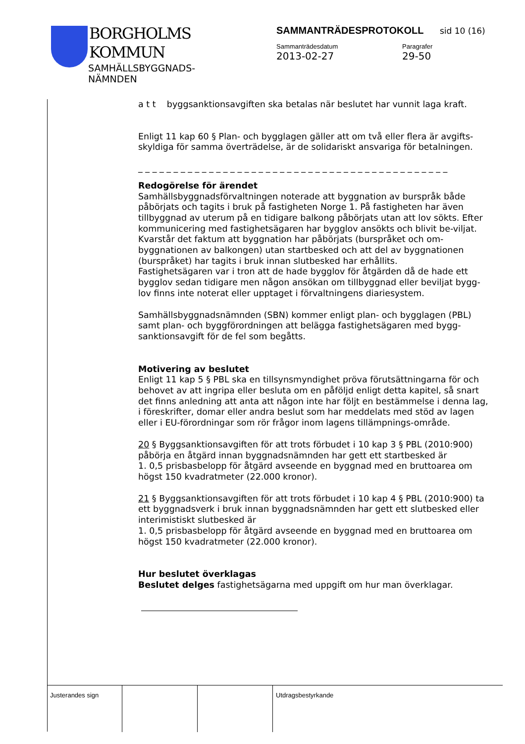BORGHOLMS
KOMMUN
SAMHÄLLSBYGGNADS-
NÄMNDEN
SAMMANTRÄDESPROTOKOLL sid 10 (16)
Sammanträdesdatum Paragrafer
2013-02-27 29-50
a t t byggsanktionsavgiften ska betalas när beslutet har vunnit laga kraft.
Enligt 11 kap 60 § Plan- och bygglagen gäller att om två eller flera är avgifts-skyldiga för samma överträdelse, är de solidariskt ansvariga för betalningen.
_ _ _ _ _ _ _ _ _ _ _ _ _ _ _ _ _ _ _ _ _ _ _ _ _ _ _ _ _ _ _ _ _ _ _ _ _ _ _ _ _ _ _ _
Redogörelse för ärendet
Samhällsbyggnadsförvaltningen noterade att byggnation av burspråk både påbörjats och tagits i bruk på fastigheten Norge 1. På fastigheten har även tillbyggnad av uterum på en tidigare balkong påbörjats utan att lov sökts. Efter kommunicering med fastighetsägaren har bygglov ansökts och blivit be-viljat. Kvarstår det faktum att byggnation har påbörjats (burspråket och om-byggnationen av balkongen) utan startbesked och att del av byggnationen (burspråket) har tagits i bruk innan slutbesked har erhållits.
Fastighetsägaren var i tron att de hade bygglov för åtgärden då de hade ett bygglov sedan tidigare men någon ansökan om tillbyggnad eller beviljat bygg-lov finns inte noterat eller upptaget i förvaltningens diariesystem.
Samhällsbyggnadsnämnden (SBN) kommer enligt plan- och bygglagen (PBL) samt plan- och byggförordningen att belägga fastighetsägaren med bygg-sanktionsavgift för de fel som begåtts.
Motivering av beslutet
Enligt 11 kap 5 § PBL ska en tillsynsmyndighet pröva förutsättningarna för och behovet av att ingripa eller besluta om en påföljd enligt detta kapitel, så snart det finns anledning att anta att någon inte har följt en bestämmelse i denna lag, i föreskrifter, domar eller andra beslut som har meddelats med stöd av lagen eller i EU-förordningar som rör frågor inom lagens tillämpnings-område.
20 § Byggsanktionsavgiften för att trots förbudet i 10 kap 3 § PBL (2010:900) påbörja en åtgärd innan byggnadsnämnden har gett ett startbesked är
1. 0,5 prisbasbelopp för åtgärd avseende en byggnad med en bruttoarea om högst 150 kvadratmeter (22.000 kronor).
21 § Byggsanktionsavgiften för att trots förbudet i 10 kap 4 § PBL (2010:900) ta ett byggnadsverk i bruk innan byggnadsnämnden har gett ett slutbesked eller interimistiskt slutbesked är
1. 0,5 prisbasbelopp för åtgärd avseende en byggnad med en bruttoarea om högst 150 kvadratmeter (22.000 kronor).
Hur beslutet överklagas
Beslutet delges fastighetsägarna med uppgift om hur man överklagar.
Justerandes sign Utdragsbestyrkande